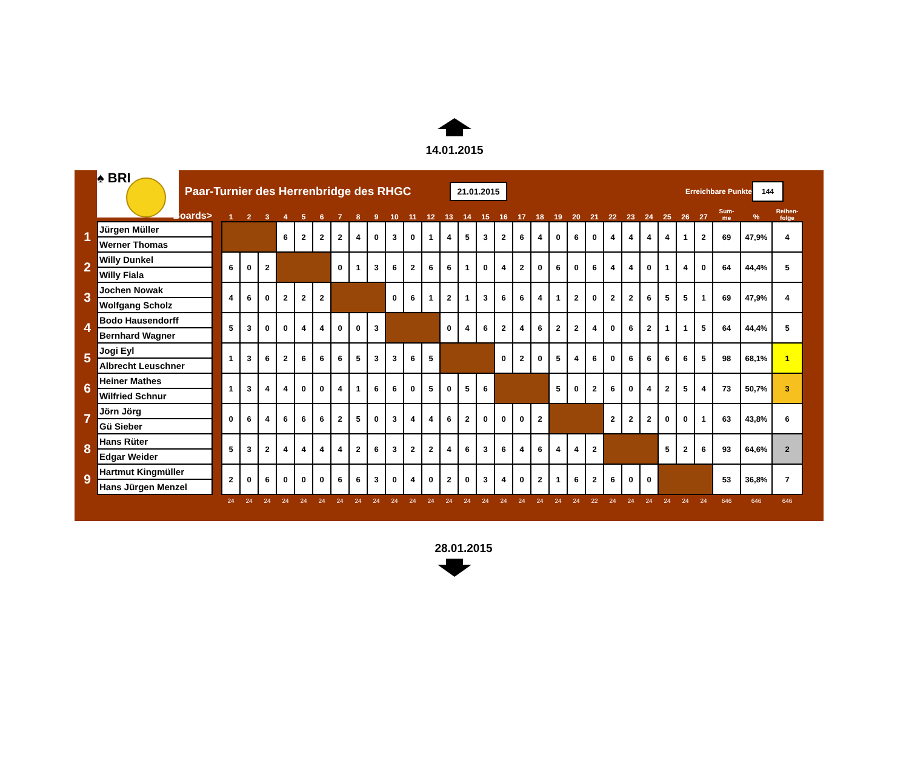14.01.2015
♠ BRI
Paar-Turnier des Herrenbridge des RHGC
21.01.2015
Erreichbare Punkte
144
| | Boards> | | 1 | 2 | 3 | 4 | 5 | 6 | 7 | 8 | 9 | 10 | 11 | 12 | 13 | 14 | 15 | 16 | 17 | 18 | 19 | 20 | 21 | 22 | 23 | 24 | 25 | 26 | 27 | Sum- me | % | Reihen- folge |
| --- | --- | --- | --- | --- | --- | --- | --- | --- | --- | --- | --- | --- | --- | --- | --- | --- | --- | --- | --- | --- | --- | --- | --- | --- | --- | --- | --- | --- | --- | --- | --- | --- |
| 1 | Jürgen Müller | | | | | 6 | 2 | 2 | 2 | 4 | 0 | 3 | 0 | 1 | 4 | 5 | 3 | 2 | 6 | 4 | 0 | 6 | 0 | 4 | 4 | 4 | 4 | 1 | 2 | 69 | 47,9% | 4 |
| | Werner Thomas | | | | | | | | | | | | | | | | | | | | | | | | | | | | | | | |
| 2 | Willy Dunkel | | 6 | 0 | 2 | | | | 0 | 1 | 3 | 6 | 2 | 6 | 6 | 1 | 0 | 4 | 2 | 0 | 6 | 0 | 6 | 4 | 4 | 0 | 1 | 4 | 0 | 64 | 44,4% | 5 |
| | Willy Fiala | | | | | | | | | | | | | | | | | | | | | | | | | | | | | | | |
| 3 | Jochen Nowak | | 4 | 6 | 0 | 2 | 2 | 2 | | | | 0 | 6 | 1 | 2 | 1 | 3 | 6 | 6 | 4 | 1 | 2 | 0 | 2 | 2 | 6 | 5 | 5 | 1 | 69 | 47,9% | 4 |
| | Wolfgang Scholz | | | | | | | | | | | | | | | | | | | | | | | | | | | | | | | |
| 4 | Bodo Hausendorff | | 5 | 3 | 0 | 0 | 4 | 4 | 0 | 0 | 3 | | | | 0 | 4 | 6 | 2 | 4 | 6 | 2 | 2 | 4 | 0 | 6 | 2 | 1 | 1 | 5 | 64 | 44,4% | 5 |
| | Bernhard Wagner | | | | | | | | | | | | | | | | | | | | | | | | | | | | | | | |
| 5 | Jogi Eyl | | 1 | 3 | 6 | 2 | 6 | 6 | 6 | 5 | 3 | 3 | 6 | 5 | | | | 0 | 2 | 0 | 5 | 4 | 6 | 0 | 6 | 6 | 6 | 6 | 5 | 98 | 68,1% | 1 |
| | Albrecht Leuschner | | | | | | | | | | | | | | | | | | | | | | | | | | | | | | | |
| 6 | Heiner Mathes | | 1 | 3 | 4 | 4 | 0 | 0 | 4 | 1 | 6 | 6 | 0 | 5 | 0 | 5 | 6 | | | | 5 | 0 | 2 | 6 | 0 | 4 | 2 | 5 | 4 | 73 | 50,7% | 3 |
| | Wilfried Schnur | | | | | | | | | | | | | | | | | | | | | | | | | | | | | | | |
| 7 | Jörn Jörg | | 0 | 6 | 4 | 6 | 6 | 6 | 2 | 5 | 0 | 3 | 4 | 4 | 6 | 2 | 0 | 0 | 0 | 2 | | | | 2 | 2 | 2 | 0 | 0 | 1 | 63 | 43,8% | 6 |
| | Gü Sieber | | | | | | | | | | | | | | | | | | | | | | | | | | | | | | | |
| 8 | Hans Rüter | | 5 | 3 | 2 | 4 | 4 | 4 | 4 | 2 | 6 | 3 | 2 | 2 | 4 | 6 | 3 | 6 | 4 | 6 | 4 | 4 | 2 | | | | 5 | 2 | 6 | 93 | 64,6% | 2 |
| | Edgar Weider | | | | | | | | | | | | | | | | | | | | | | | | | | | | | | | |
| 9 | Hartmut Kingmüller | | 2 | 0 | 6 | 0 | 0 | 0 | 6 | 6 | 3 | 0 | 4 | 0 | 2 | 0 | 3 | 4 | 0 | 2 | 1 | 6 | 2 | 6 | 0 | 0 | | | | 53 | 36,8% | 7 |
| | Hans Jürgen Menzel | | | | | | | | | | | | | | | | | | | | | | | | | | | | | | | |
| | | | 24 | 24 | 24 | 24 | 24 | 24 | 24 | 24 | 24 | 24 | 24 | 24 | 24 | 24 | 24 | 24 | 24 | 24 | 24 | 24 | 22 | 24 | 24 | 24 | 24 | 24 | 24 | 646 | 646 | 646 |
28.01.2015